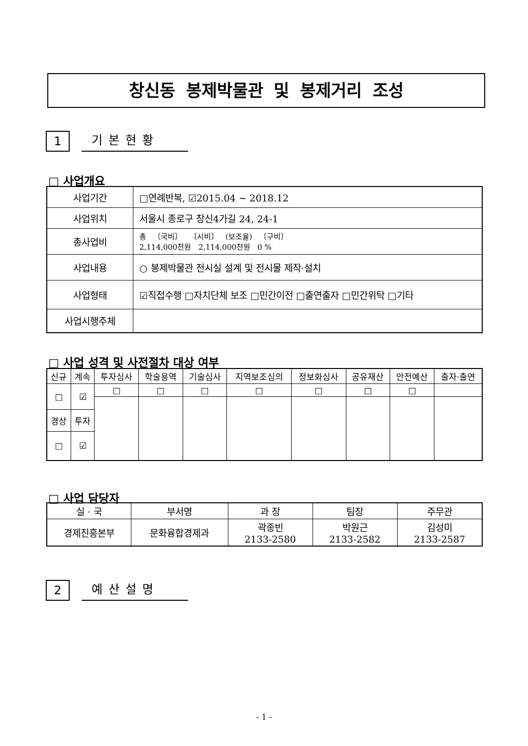창신동 봉제박물관 및 봉제거리 조성
1
기본현황
□ 사업개요
| 사업기간 | □연례반복, ☑2015.04 ~ 2018.12 |
| 사업위치 | 서울시 종로구 창신4가길 24, 24-1 |
| 총사업비 | 총 〔국비〕 〔시비〕 (보조율) 〔구비〕 2,114,000천원 2,114,000천원 0 % |
| 사업내용 | ○ 봉제박물관 전시실 설계 및 전시물 제작·설치 |
| 사업형태 | ☑직접수행 □자치단체 보조 □민간이전 □출연출자 □민간위탁 □기타 |
| 사업시행주체 | |
□ 사업 성격 및 사전절차 대상 여부
| 신규 | 계속 | 투자심사 | 학술용역 | 기술심사 | 지역보조심의 | 정보화심사 | 공유재산 | 안전예산 | 출자·출연 |
| --- | --- | --- | --- | --- | --- | --- | --- | --- | --- |
| □ | ☑ | □ | □ | □ | □ | □ | □ | □ | |
| 경상 | 투자 | | | | | | | | |
| □ | ☑ | | | | | | | | |
□ 사업 담당자
| 실 · 국 | 부서명 | 과 장 | 팀장 | 주무관 |
| --- | --- | --- | --- | --- |
| 경제진흥본부 | 문화융합경제과 | 곽종빈 2133-2580 | 박원근 2133-2582 | 김성미 2133-2587 |
2
예산설명
- 1 -